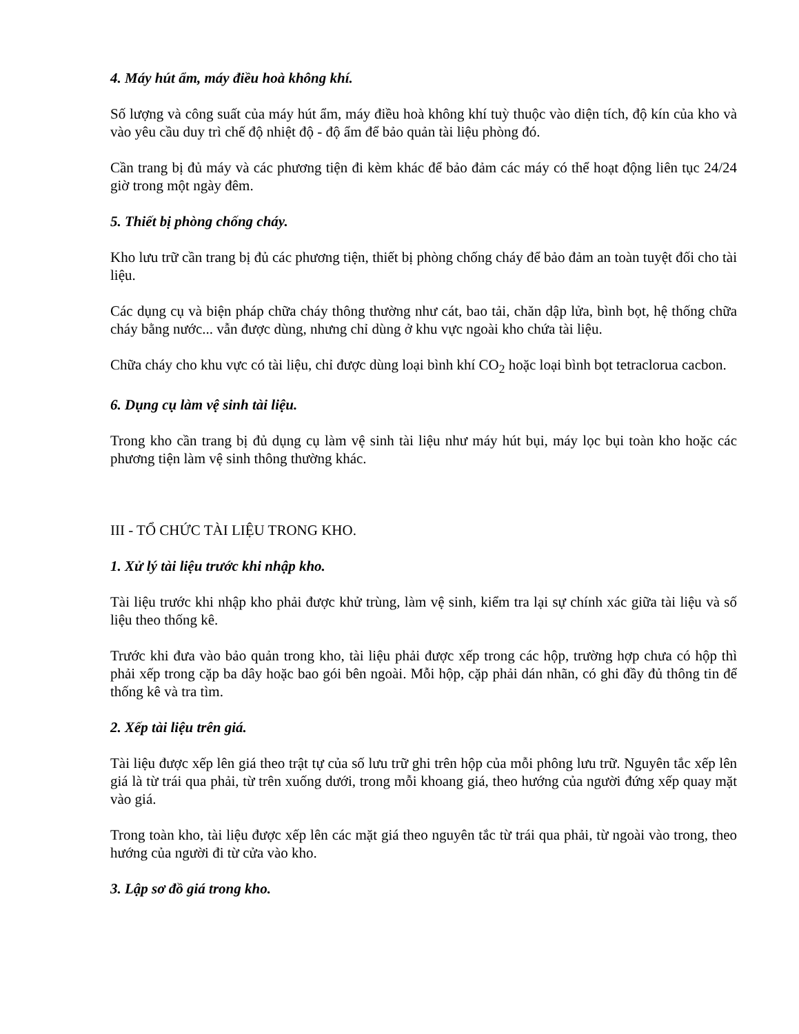4. Máy hút ẩm, máy điều hoà không khí.
Số lượng và công suất của máy hút ẩm, máy điều hoà không khí tuỳ thuộc vào diện tích, độ kín của kho và vào yêu cầu duy trì chế độ nhiệt độ - độ ẩm để bảo quản tài liệu phòng đó.
Cần trang bị đủ máy và các phương tiện đi kèm khác để bảo đảm các máy có thể hoạt động liên tục 24/24 giờ trong một ngày đêm.
5. Thiết bị phòng chống cháy.
Kho lưu trữ cần trang bị đủ các phương tiện, thiết bị phòng chống cháy để bảo đảm an toàn tuyệt đối cho tài liệu.
Các dụng cụ và biện pháp chữa cháy thông thường như cát, bao tải, chăn dập lửa, bình bọt, hệ thống chữa cháy bằng nước... vẫn được dùng, nhưng chỉ dùng ở khu vực ngoài kho chứa tài liệu.
Chữa cháy cho khu vực có tài liệu, chỉ được dùng loại bình khí CO<sub>2</sub> hoặc loại bình bọt tetraclorua cacbon.
6. Dụng cụ làm vệ sinh tài liệu.
Trong kho cần trang bị đủ dụng cụ làm vệ sinh tài liệu như máy hút bụi, máy lọc bụi toàn kho hoặc các phương tiện làm vệ sinh thông thường khác.
III - TỔ CHỨC TÀI LIỆU TRONG KHO.
1. Xử lý tài liệu trước khi nhập kho.
Tài liệu trước khi nhập kho phải được khử trùng, làm vệ sinh, kiểm tra lại sự chính xác giữa tài liệu và số liệu theo thống kê.
Trước khi đưa vào bảo quản trong kho, tài liệu phải được xếp trong các hộp, trường hợp chưa có hộp thì phải xếp trong cặp ba dây hoặc bao gói bên ngoài. Mỗi hộp, cặp phải dán nhãn, có ghi đầy đủ thông tin để thống kê và tra tìm.
2. Xếp tài liệu trên giá.
Tài liệu được xếp lên giá theo trật tự của số lưu trữ ghi trên hộp của mỗi phông lưu trữ. Nguyên tắc xếp lên giá là từ trái qua phải, từ trên xuống dưới, trong mỗi khoang giá, theo hướng của người đứng xếp quay mặt vào giá.
Trong toàn kho, tài liệu được xếp lên các mặt giá theo nguyên tắc từ trái qua phải, từ ngoài vào trong, theo hướng của người đi từ cửa vào kho.
3. Lập sơ đồ giá trong kho.